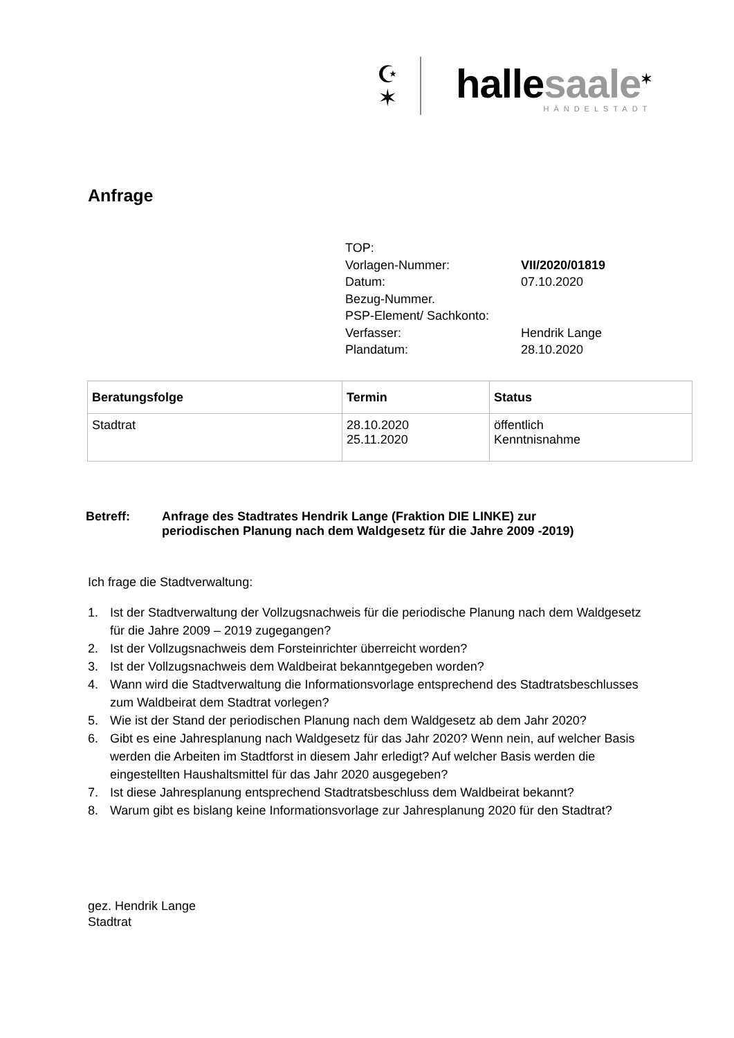☪
✶
hallesaale<sup>✶</sup>
HÄNDELSTADT
Anfrage
| TOP: | |
| Vorlagen-Nummer: | VII/2020/01819 |
| Datum: | 07.10.2020 |
| Bezug-Nummer. | |
| PSP-Element/ Sachkonto: | |
| Verfasser: | Hendrik Lange |
| Plandatum: | 28.10.2020 |
| Beratungsfolge | Termin | Status |
| --- | --- | --- |
| Stadtrat | 28.10.2020 25.11.2020 | öffentlich Kenntnisnahme |
Betreff: Anfrage des Stadtrates Hendrik Lange (Fraktion DIE LINKE) zur
periodischen Planung nach dem Waldgesetz für die Jahre 2009 -2019)
Ich frage die Stadtverwaltung:
1. Ist der Stadtverwaltung der Vollzugsnachweis für die periodische Planung nach dem Waldgesetz für die Jahre 2009 – 2019 zugegangen?
2. Ist der Vollzugsnachweis dem Forsteinrichter überreicht worden?
3. Ist der Vollzugsnachweis dem Waldbeirat bekanntgegeben worden?
4. Wann wird die Stadtverwaltung die Informationsvorlage entsprechend des Stadtratsbeschlusses zum Waldbeirat dem Stadtrat vorlegen?
5. Wie ist der Stand der periodischen Planung nach dem Waldgesetz ab dem Jahr 2020?
6. Gibt es eine Jahresplanung nach Waldgesetz für das Jahr 2020? Wenn nein, auf welcher Basis werden die Arbeiten im Stadtforst in diesem Jahr erledigt? Auf welcher Basis werden die eingestellten Haushaltsmittel für das Jahr 2020 ausgegeben?
7. Ist diese Jahresplanung entsprechend Stadtratsbeschluss dem Waldbeirat bekannt?
8. Warum gibt es bislang keine Informationsvorlage zur Jahresplanung 2020 für den Stadtrat?
gez. Hendrik Lange
Stadtrat